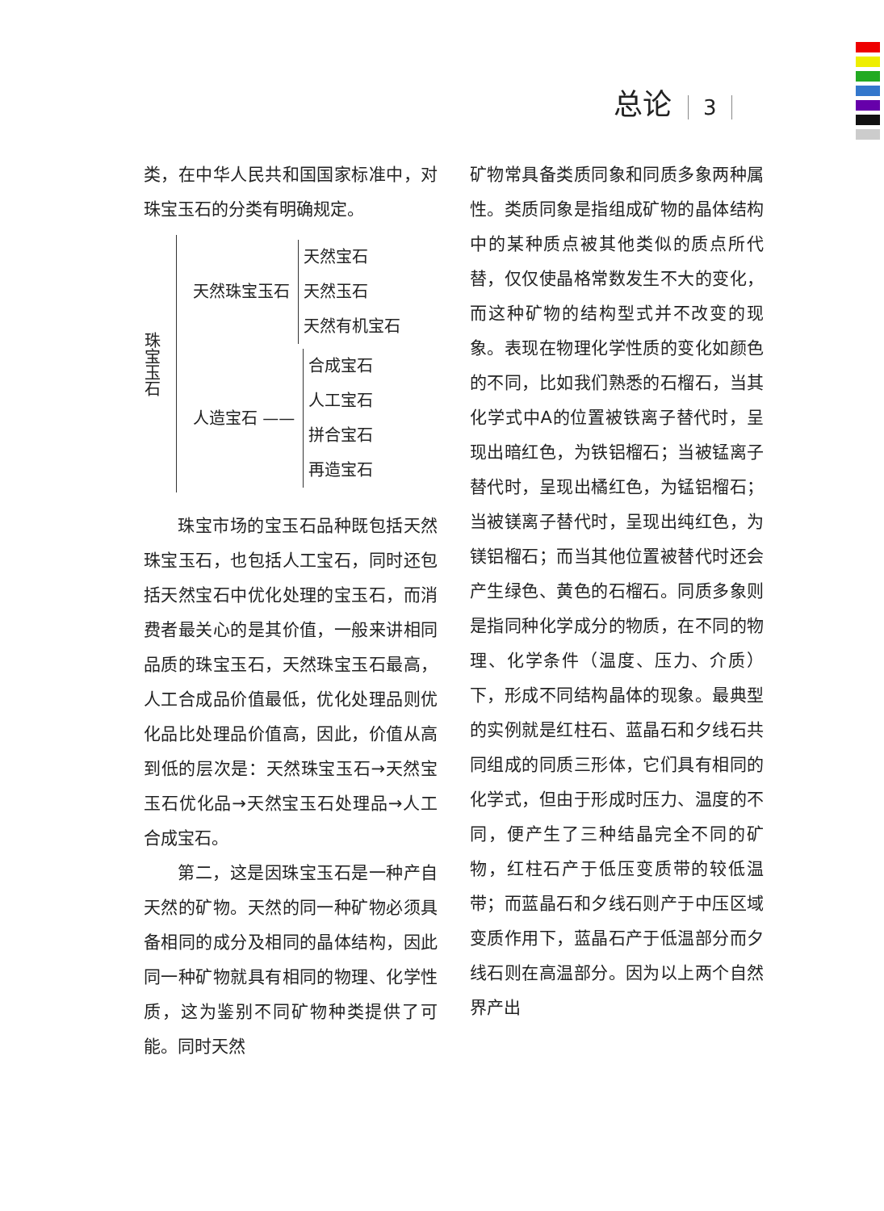总论 3
类，在中华人民共和国国家标准中，对珠宝玉石的分类有明确规定。
珠宝玉石
天然珠宝玉石
天然宝石
天然玉石
天然有机宝石
人造宝石 ——
合成宝石
人工宝石
拼合宝石
再造宝石
珠宝市场的宝玉石品种既包括天然珠宝玉石，也包括人工宝石，同时还包括天然宝石中优化处理的宝玉石，而消费者最关心的是其价值，一般来讲相同品质的珠宝玉石，天然珠宝玉石最高，人工合成品价值最低，优化处理品则优化品比处理品价值高，因此，价值从高到低的层次是：天然珠宝玉石→天然宝玉石优化品→天然宝玉石处理品→人工合成宝石。
第二，这是因珠宝玉石是一种产自天然的矿物。天然的同一种矿物必须具备相同的成分及相同的晶体结构，因此同一种矿物就具有相同的物理、化学性质，这为鉴别不同矿物种类提供了可能。同时天然
矿物常具备类质同象和同质多象两种属性。类质同象是指组成矿物的晶体结构中的某种质点被其他类似的质点所代替，仅仅使晶格常数发生不大的变化，而这种矿物的结构型式并不改变的现象。表现在物理化学性质的变化如颜色的不同，比如我们熟悉的石榴石，当其化学式中A的位置被铁离子替代时，呈现出暗红色，为铁铝榴石；当被锰离子替代时，呈现出橘红色，为锰铝榴石；当被镁离子替代时，呈现出纯红色，为镁铝榴石；而当其他位置被替代时还会产生绿色、黄色的石榴石。同质多象则是指同种化学成分的物质，在不同的物理、化学条件（温度、压力、介质）下，形成不同结构晶体的现象。最典型的实例就是红柱石、蓝晶石和夕线石共同组成的同质三形体，它们具有相同的化学式，但由于形成时压力、温度的不同，便产生了三种结晶完全不同的矿物，红柱石产于低压变质带的较低温带；而蓝晶石和夕线石则产于中压区域变质作用下，蓝晶石产于低温部分而夕线石则在高温部分。因为以上两个自然界产出